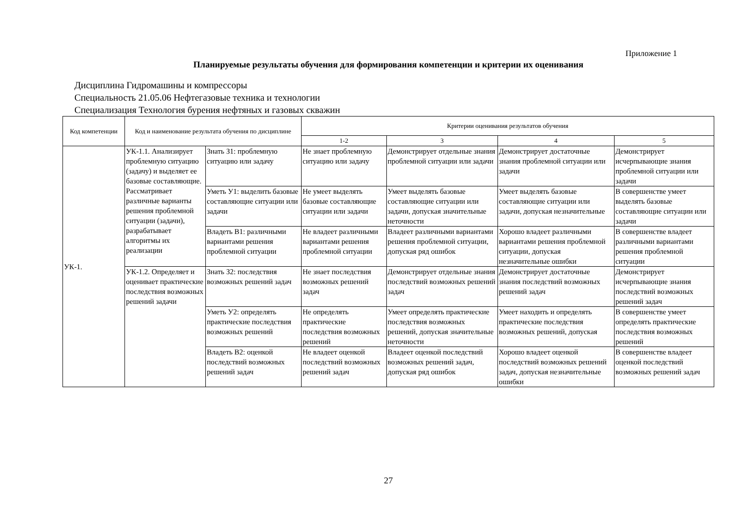Приложение 1
Планируемые результаты обучения для формирования компетенции и критерии их оценивания
Дисциплина Гидромашины и компрессоры
Специальность 21.05.06 Нефтегазовые техника и технологии
Специализация Технология бурения нефтяных и газовых скважин
| Код компетенции | Код и наименование результата обучения по дисциплине | | Критерии оценивания результатов обучения | | | |
| --- | --- | --- | --- | --- | --- | --- |
| | | | 1-2 | 3 | 4 | 5 |
| УК-1. | УК-1.1. Анализирует проблемную ситуацию (задачу) и выделяет ее базовые составляющие. Рассматривает различные варианты решения проблемной ситуации (задачи), разрабатывает алгоритмы их реализации | Знать З1: проблемную ситуацию или задачу | Не знает проблемную ситуацию или задачу | Демонстрирует отдельные знания проблемной ситуации или задачи | Демонстрирует достаточные знания проблемной ситуации или задачи | Демонстрирует исчерпывающие знания проблемной ситуации или задачи |
| | | Уметь У1: выделить базовые составляющие ситуации или задачи | Не умеет выделять базовые составляющие ситуации или задачи | Умеет выделять базовые составляющие ситуации или задачи, допуская значительные неточности | Умеет выделять базовые составляющие ситуации или задачи, допуская незначительные | В совершенстве умеет выделять базовые составляющие ситуации или задачи |
| | | Владеть В1: различными вариантами решения проблемной ситуации | Не владеет различными вариантами решения проблемной ситуации | Владеет различными вариантами решения проблемной ситуации, допуская ряд ошибок | Хорошо владеет различными вариантами решения проблемной ситуации, допуская незначительные ошибки | В совершенстве владеет различными вариантами решения проблемной ситуации |
| | УК-1.2. Определяет и оценивает практические последствия возможных решений задачи | Знать З2: последствия возможных решений задач | Не знает последствия возможных решений задач | Демонстрирует отдельные знания последствий возможных решений задач | Демонстрирует достаточные знания последствий возможных решений задач | Демонстрирует исчерпывающие знания последствий возможных решений задач |
| | | Уметь У2: определять практические последствия возможных решений | Не определять практические последствия возможных решений | Умеет определять практические последствия возможных решений, допуская значительные неточности | Умеет находить и определять практические последствия возможных решений, допуская | В совершенстве умеет определять практические последствия возможных решений |
| | | Владеть В2: оценкой последствий возможных решений задач | Не владеет оценкой последствий возможных решений задач | Владеет оценкой последствий возможных решений задач, допуская ряд ошибок | Хорошо владеет оценкой последствий возможных решений задач, допуская незначительные ошибки | В совершенстве владеет оценкой последствий возможных решений задач |
27